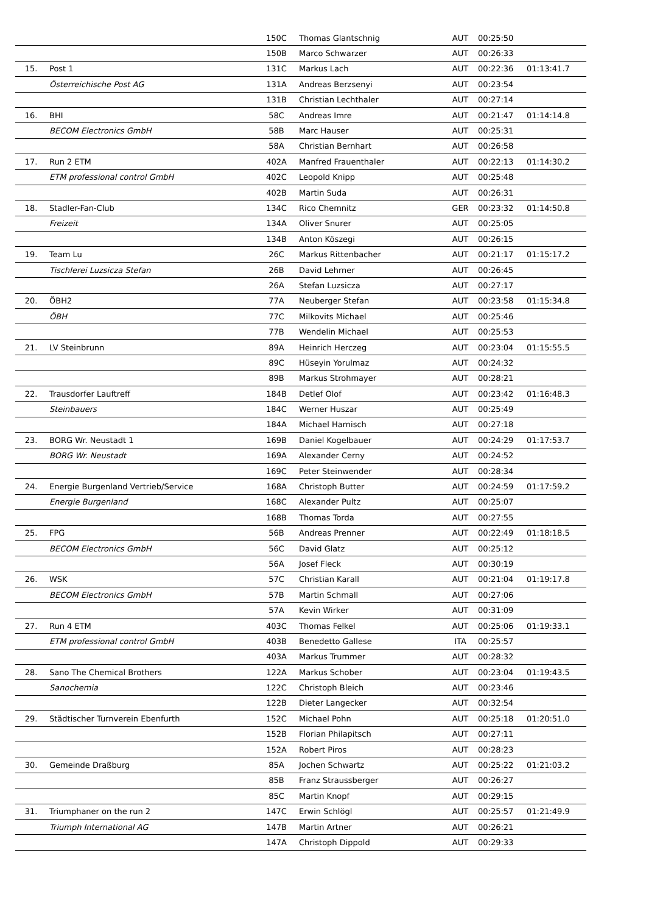| | | 150C | Thomas Glantschnig | AUT | 00:25:50 | |
| | | 150B | Marco Schwarzer | AUT | 00:26:33 | |
| 15. | Post 1 | 131C | Markus Lach | AUT | 00:22:36 | 01:13:41.7 |
| | Österreichische Post AG | 131A | Andreas Berzsenyi | AUT | 00:23:54 | |
| | | 131B | Christian Lechthaler | AUT | 00:27:14 | |
| 16. | BHI | 58C | Andreas Imre | AUT | 00:21:47 | 01:14:14.8 |
| | BECOM Electronics GmbH | 58B | Marc Hauser | AUT | 00:25:31 | |
| | | 58A | Christian Bernhart | AUT | 00:26:58 | |
| 17. | Run 2 ETM | 402A | Manfred Frauenthaler | AUT | 00:22:13 | 01:14:30.2 |
| | ETM professional control GmbH | 402C | Leopold Knipp | AUT | 00:25:48 | |
| | | 402B | Martin Suda | AUT | 00:26:31 | |
| 18. | Stadler-Fan-Club | 134C | Rico Chemnitz | GER | 00:23:32 | 01:14:50.8 |
| | Freizeit | 134A | Oliver Snurer | AUT | 00:25:05 | |
| | | 134B | Anton Köszegi | AUT | 00:26:15 | |
| 19. | Team Lu | 26C | Markus Rittenbacher | AUT | 00:21:17 | 01:15:17.2 |
| | Tischlerei Luzsicza Stefan | 26B | David Lehrner | AUT | 00:26:45 | |
| | | 26A | Stefan Luzsicza | AUT | 00:27:17 | |
| 20. | ÖBH2 | 77A | Neuberger Stefan | AUT | 00:23:58 | 01:15:34.8 |
| | ÖBH | 77C | Milkovits Michael | AUT | 00:25:46 | |
| | | 77B | Wendelin Michael | AUT | 00:25:53 | |
| 21. | LV Steinbrunn | 89A | Heinrich Herczeg | AUT | 00:23:04 | 01:15:55.5 |
| | | 89C | Hüseyin Yorulmaz | AUT | 00:24:32 | |
| | | 89B | Markus Strohmayer | AUT | 00:28:21 | |
| 22. | Trausdorfer Lauftreff | 184B | Detlef Olof | AUT | 00:23:42 | 01:16:48.3 |
| | Steinbauers | 184C | Werner Huszar | AUT | 00:25:49 | |
| | | 184A | Michael Harnisch | AUT | 00:27:18 | |
| 23. | BORG Wr. Neustadt 1 | 169B | Daniel Kogelbauer | AUT | 00:24:29 | 01:17:53.7 |
| | BORG Wr. Neustadt | 169A | Alexander Cerny | AUT | 00:24:52 | |
| | | 169C | Peter Steinwender | AUT | 00:28:34 | |
| 24. | Energie Burgenland Vertrieb/Service | 168A | Christoph Butter | AUT | 00:24:59 | 01:17:59.2 |
| | Energie Burgenland | 168C | Alexander Pultz | AUT | 00:25:07 | |
| | | 168B | Thomas Torda | AUT | 00:27:55 | |
| 25. | FPG | 56B | Andreas Prenner | AUT | 00:22:49 | 01:18:18.5 |
| | BECOM Electronics GmbH | 56C | David Glatz | AUT | 00:25:12 | |
| | | 56A | Josef Fleck | AUT | 00:30:19 | |
| 26. | WSK | 57C | Christian Karall | AUT | 00:21:04 | 01:19:17.8 |
| | BECOM Electronics GmbH | 57B | Martin Schmall | AUT | 00:27:06 | |
| | | 57A | Kevin Wirker | AUT | 00:31:09 | |
| 27. | Run 4 ETM | 403C | Thomas Felkel | AUT | 00:25:06 | 01:19:33.1 |
| | ETM professional control GmbH | 403B | Benedetto Gallese | ITA | 00:25:57 | |
| | | 403A | Markus Trummer | AUT | 00:28:32 | |
| 28. | Sano The Chemical Brothers | 122A | Markus Schober | AUT | 00:23:04 | 01:19:43.5 |
| | Sanochemia | 122C | Christoph Bleich | AUT | 00:23:46 | |
| | | 122B | Dieter Langecker | AUT | 00:32:54 | |
| 29. | Städtischer Turnverein Ebenfurth | 152C | Michael Pohn | AUT | 00:25:18 | 01:20:51.0 |
| | | 152B | Florian Philapitsch | AUT | 00:27:11 | |
| | | 152A | Robert Piros | AUT | 00:28:23 | |
| 30. | Gemeinde Draßburg | 85A | Jochen Schwartz | AUT | 00:25:22 | 01:21:03.2 |
| | | 85B | Franz Straussberger | AUT | 00:26:27 | |
| | | 85C | Martin Knopf | AUT | 00:29:15 | |
| 31. | Triumphaner on the run 2 | 147C | Erwin Schlögl | AUT | 00:25:57 | 01:21:49.9 |
| | Triumph International AG | 147B | Martin Artner | AUT | 00:26:21 | |
| | | 147A | Christoph Dippold | AUT | 00:29:33 | |